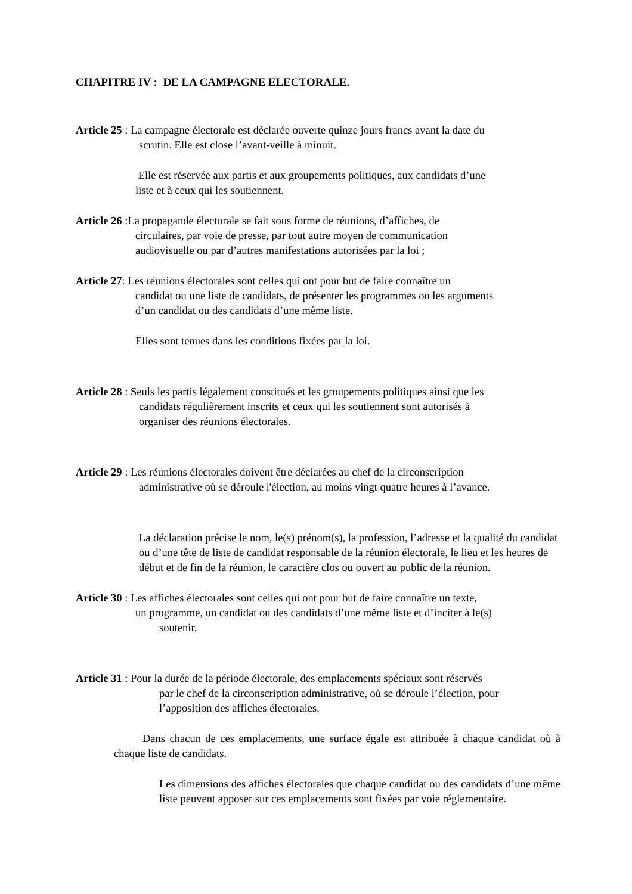CHAPITRE IV : DE LA CAMPAGNE ELECTORALE.
Article 25 : La campagne électorale est déclarée ouverte quinze jours francs avant la date du
scrutin. Elle est close l’avant-veille à minuit.
Elle est réservée aux partis et aux groupements politiques, aux candidats d’une
liste et à ceux qui les soutiennent.
Article 26 :La propagande électorale se fait sous forme de réunions, d’affiches, de
circulaires, par voie de presse, par tout autre moyen de communication
audiovisuelle ou par d’autres manifestations autorisées par la loi ;
Article 27: Les réunions électorales sont celles qui ont pour but de faire connaître un
candidat ou une liste de candidats, de présenter les programmes ou les arguments
d’un candidat ou des candidats d’une même liste.
Elles sont tenues dans les conditions fixées par la loi.
Article 28 : Seuls les partis légalement constitués et les groupements politiques ainsi que les
candidats régulièrement inscrits et ceux qui les soutiennent sont autorisés à
organiser des réunions électorales.
Article 29 : Les réunions électorales doivent être déclarées au chef de la circonscription
administrative où se déroule l'élection, au moins vingt quatre heures à l’avance.
La déclaration précise le nom, le(s) prénom(s), la profession, l’adresse et la qualité du candidat ou d’une tête de liste de candidat responsable de la réunion électorale, le lieu et les heures de début et de fin de la réunion, le caractère clos ou ouvert au public de la réunion.
Article 30 : Les affiches électorales sont celles qui ont pour but de faire connaître un texte,
un programme, un candidat ou des candidats d’une même liste et d’inciter à le(s)
soutenir.
Article 31 : Pour la durée de la période électorale, des emplacements spéciaux sont réservés
par le chef de la circonscription administrative, où se déroule l’élection, pour
l’apposition des affiches électorales.
Dans chacun de ces emplacements, une surface égale est attribuée à chaque candidat où à chaque liste de candidats.
Les dimensions des affiches électorales que chaque candidat ou des candidats d’une même liste peuvent apposer sur ces emplacements sont fixées par voie réglementaire.